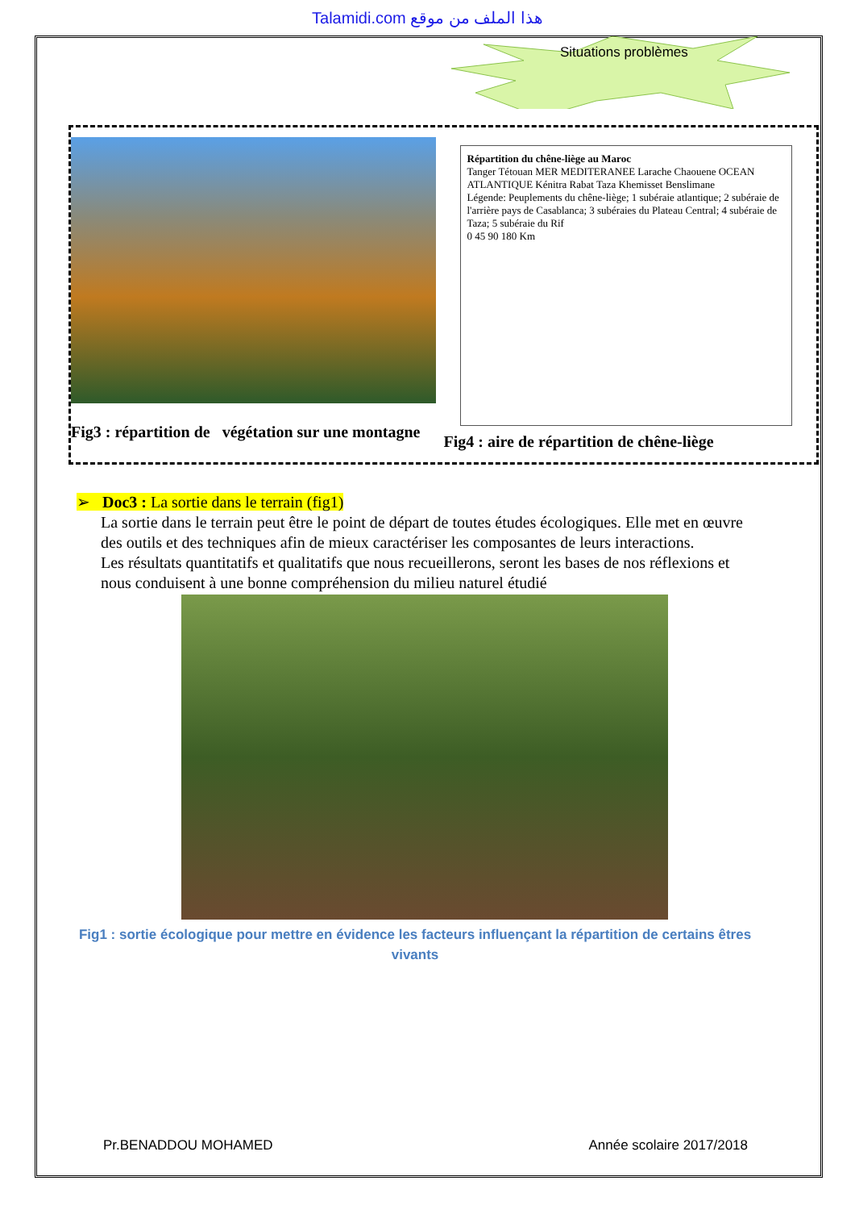Talamidi.com هذا الملف من موقع
Situations problèmes
Fig3 : répartition de végétation sur une montagne
Répartition du chêne-liège au Maroc
Tanger Tétouan MER MEDITERANEE Larache Chaouene OCEAN ATLANTIQUE Kénitra Rabat Taza Khemisset Benslimane
Légende: Peuplements du chêne-liège; 1 subéraie atlantique; 2 subéraie de l'arrière pays de Casablanca; 3 subéraies du Plateau Central; 4 subéraie de Taza; 5 subéraie du Rif
0 45 90 180 Km
Fig4 : aire de répartition de chêne-liège
➢ Doc3 : La sortie dans le terrain (fig1)
La sortie dans le terrain peut être le point de départ de toutes études écologiques. Elle met en œuvre des outils et des techniques afin de mieux caractériser les composantes de leurs interactions.
Les résultats quantitatifs et qualitatifs que nous recueillerons, seront les bases de nos réflexions et nous conduisent à une bonne compréhension du milieu naturel étudié
Fig1 : sortie écologique pour mettre en évidence les facteurs influençant la répartition de certains êtres vivants
Pr.BENADDOU MOHAMED Année scolaire 2017/2018